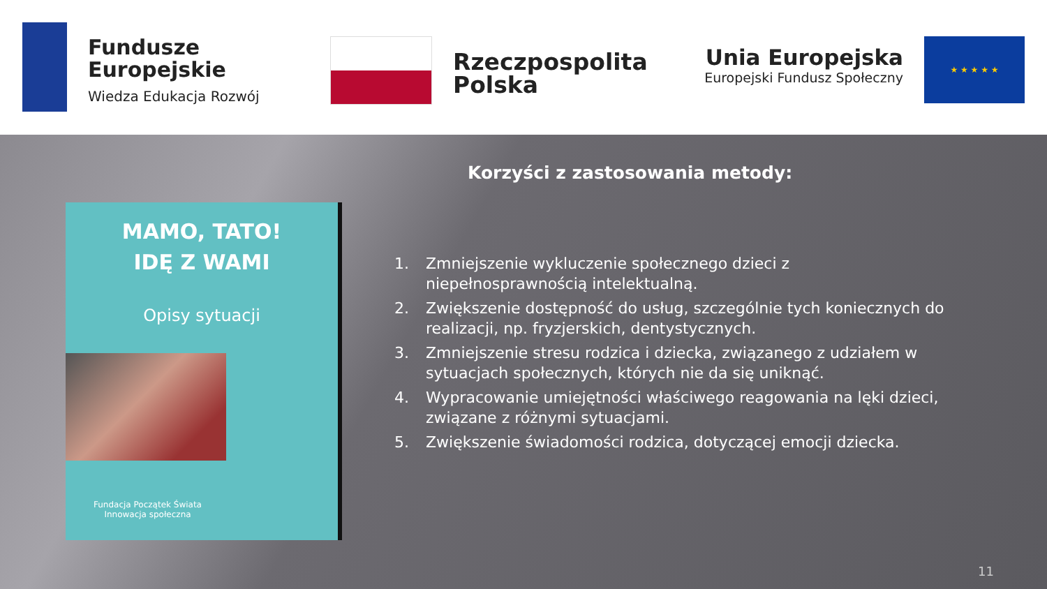Fundusze
Europejskie
Wiedza Edukacja Rozwój
Rzeczpospolita
Polska
Unia Europejska
Europejski Fundusz Społeczny
★ ★ ★ ★ ★
MAMO, TATO!
IDĘ Z WAMI
Opisy sytuacji
Fundacja Początek Świata
Innowacja społeczna
Korzyści z zastosowania metody:
1. Zmniejszenie wykluczenie społecznego dzieci z niepełnosprawnością intelektualną.
2. Zwiększenie dostępność do usług, szczególnie tych koniecznych do realizacji, np. fryzjerskich, dentystycznych.
3. Zmniejszenie stresu rodzica i dziecka, związanego z udziałem w sytuacjach społecznych, których nie da się uniknąć.
4. Wypracowanie umiejętności właściwego reagowania na lęki dzieci, związane z różnymi sytuacjami.
5. Zwiększenie świadomości rodzica, dotyczącej emocji dziecka.
11